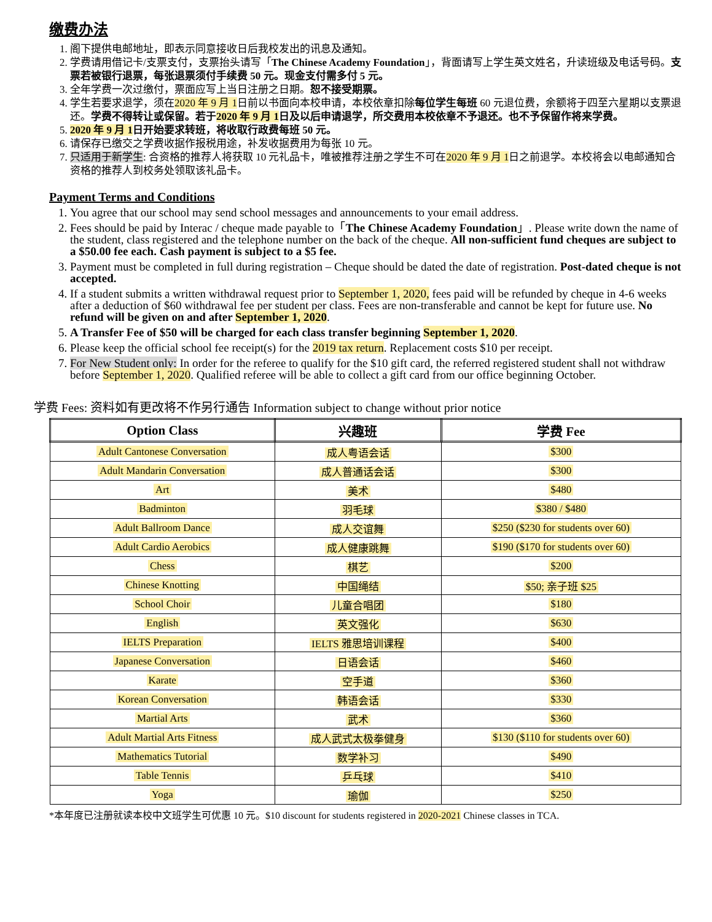缴费办法
1. 阁下提供电邮地址，即表示同意接收日后我校发出的讯息及通知。
2. 学费请用借记卡/支票支付，支票抬头请写「The Chinese Academy Foundation」，背面请写上学生英文姓名，升读班级及电话号码。支票若被银行退票，每张退票须付手续费 50 元。现金支付需多付 5 元。
3. 全年学费一次过缴付，票面应写上当日注册之日期。恕不接受期票。
4. 学生若要求退学，须在2020 年 9 月 1日前以书面向本校申请，本校依章扣除每位学生每班 60 元退位费，余额将于四至六星期以支票退还。学费不得转让或保留。若于2020 年 9 月 1日及以后申请退学，所交费用本校依章不予退还。也不予保留作将来学费。
5. 2020 年 9 月 1日开始要求转班，将收取行政费每班 50 元。
6. 请保存已缴交之学费收据作报税用途，补发收据费用为每张 10 元。
7. 只适用于新学生: 合资格的推荐人将获取 10 元礼品卡，唯被推荐注册之学生不可在2020 年 9 月 1日之前退学。本校将会以电邮通知合资格的推荐人到校务处领取该礼品卡。
Payment Terms and Conditions
1. You agree that our school may send school messages and announcements to your email address.
2. Fees should be paid by Interac / cheque made payable to「The Chinese Academy Foundation」. Please write down the name of the student, class registered and the telephone number on the back of the cheque. All non-sufficient fund cheques are subject to a $50.00 fee each. Cash payment is subject to a $5 fee.
3. Payment must be completed in full during registration – Cheque should be dated the date of registration. Post-dated cheque is not accepted.
4. If a student submits a written withdrawal request prior to September 1, 2020, fees paid will be refunded by cheque in 4-6 weeks after a deduction of $60 withdrawal fee per student per class. Fees are non-transferable and cannot be kept for future use. No refund will be given on and after September 1, 2020.
5. A Transfer Fee of $50 will be charged for each class transfer beginning September 1, 2020.
6. Please keep the official school fee receipt(s) for the 2019 tax return. Replacement costs $10 per receipt.
7. For New Student only: In order for the referee to qualify for the $10 gift card, the referred registered student shall not withdraw before September 1, 2020. Qualified referee will be able to collect a gift card from our office beginning October.
学费 Fees: 资料如有更改将不作另行通告 Information subject to change without prior notice
| Option Class | 兴趣班 | 学费 Fee |
| --- | --- | --- |
| Adult Cantonese Conversation | 成人粤语会话 | $300 |
| Adult Mandarin Conversation | 成人普通话会话 | $300 |
| Art | 美术 | $480 |
| Badminton | 羽毛球 | $380 / $480 |
| Adult Ballroom Dance | 成人交谊舞 | $250 ($230 for students over 60) |
| Adult Cardio Aerobics | 成人健康跳舞 | $190 ($170 for students over 60) |
| Chess | 棋艺 | $200 |
| Chinese Knotting | 中国绳结 | $50; 亲子班 $25 |
| School Choir | 儿童合唱团 | $180 |
| English | 英文强化 | $630 |
| IELTS Preparation | IELTS 雅思培训课程 | $400 |
| Japanese Conversation | 日语会话 | $460 |
| Karate | 空手道 | $360 |
| Korean Conversation | 韩语会话 | $330 |
| Martial Arts | 武术 | $360 |
| Adult Martial Arts Fitness | 成人武式太极拳健身 | $130 ($110 for students over 60) |
| Mathematics Tutorial | 数学补习 | $490 |
| Table Tennis | 乒乓球 | $410 |
| Yoga | 瑜伽 | $250 |
*本年度已注册就读本校中文班学生可优惠 10 元。$10 discount for students registered in 2020-2021 Chinese classes in TCA.